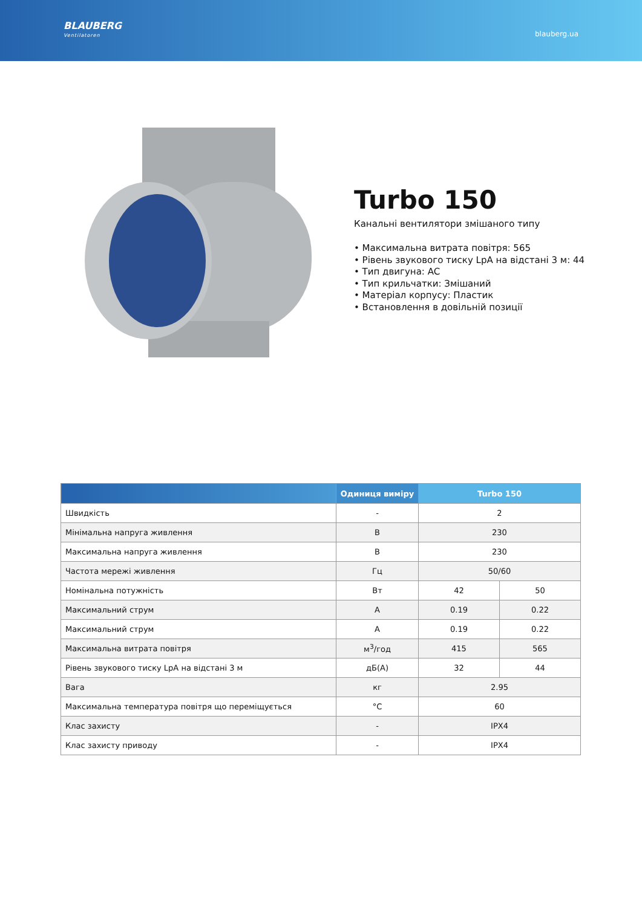BLAUBERG
Ventilatoren
blauberg.ua
Turbo 150
Канальні вентилятори змішаного типу
• Максимальна витрата повітря: 565
• Рівень звукового тиску LpA на відстані 3 м: 44
• Тип двигуна: AC
• Тип крильчатки: Змішаний
• Матеріал корпусу: Пластик
• Встановлення в довільній позиції
| | Одиниця виміру | Turbo 150 | |
| --- | --- | --- | --- |
| Швидкість | - | 2 | |
| Мінімальна напруга живлення | В | 230 | |
| Максимальна напруга живлення | В | 230 | |
| Частота мережі живлення | Гц | 50/60 | |
| Номінальна потужність | Вт | 42 | 50 |
| Максимальний струм | А | 0.19 | 0.22 |
| Максимальний струм | А | 0.19 | 0.22 |
| Максимальна витрата повітря | м<sup>3</sup>/год | 415 | 565 |
| Рівень звукового тиску LpA на відстані 3 м | дБ(А) | 32 | 44 |
| Вага | кг | 2.95 | |
| Максимальна температура повітря що переміщується | °C | 60 | |
| Клас захисту | - | IPX4 | |
| Клас захисту приводу | - | IPX4 | |